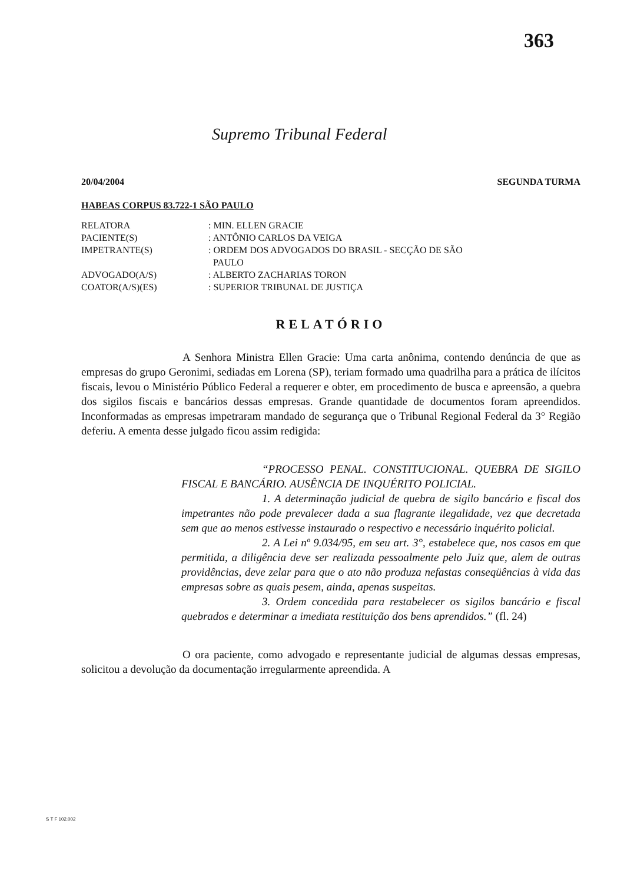363
Supremo Tribunal Federal
20/04/2004 SEGUNDA TURMA
HABEAS CORPUS 83.722-1 SÃO PAULO
| RELATORA | : MIN. ELLEN GRACIE |
| PACIENTE(S) | : ANTÔNIO CARLOS DA VEIGA |
| IMPETRANTE(S) | : ORDEM DOS ADVOGADOS DO BRASIL - SECÇÃO DE SÃO PAULO |
| ADVOGADO(A/S) | : ALBERTO ZACHARIAS TORON |
| COATOR(A/S)(ES) | : SUPERIOR TRIBUNAL DE JUSTIÇA |
RELATÓRIO
A Senhora Ministra Ellen Gracie: Uma carta anônima, contendo denúncia de que as empresas do grupo Geronimi, sediadas em Lorena (SP), teriam formado uma quadrilha para a prática de ilícitos fiscais, levou o Ministério Público Federal a requerer e obter, em procedimento de busca e apreensão, a quebra dos sigilos fiscais e bancários dessas empresas. Grande quantidade de documentos foram apreendidos. Inconformadas as empresas impetraram mandado de segurança que o Tribunal Regional Federal da 3° Região deferiu. A ementa desse julgado ficou assim redigida:
“PROCESSO PENAL. CONSTITUCIONAL. QUEBRA DE SIGILO FISCAL E BANCÁRIO. AUSÊNCIA DE INQUÉRITO POLICIAL.
1. A determinação judicial de quebra de sigilo bancário e fiscal dos impetrantes não pode prevalecer dada a sua flagrante ilegalidade, vez que decretada sem que ao menos estivesse instaurado o respectivo e necessário inquérito policial.
2. A Lei nº 9.034/95, em seu art. 3°, estabelece que, nos casos em que permitida, a diligência deve ser realizada pessoalmente pelo Juiz que, alem de outras providências, deve zelar para que o ato não produza nefastas conseqüências à vida das empresas sobre as quais pesem, ainda, apenas suspeitas.
3. Ordem concedida para restabelecer os sigilos bancário e fiscal quebrados e determinar a imediata restituição dos bens aprendidos.” (fl. 24)
O ora paciente, como advogado e representante judicial de algumas dessas empresas, solicitou a devolução da documentação irregularmente apreendida. A
S T F 102.002